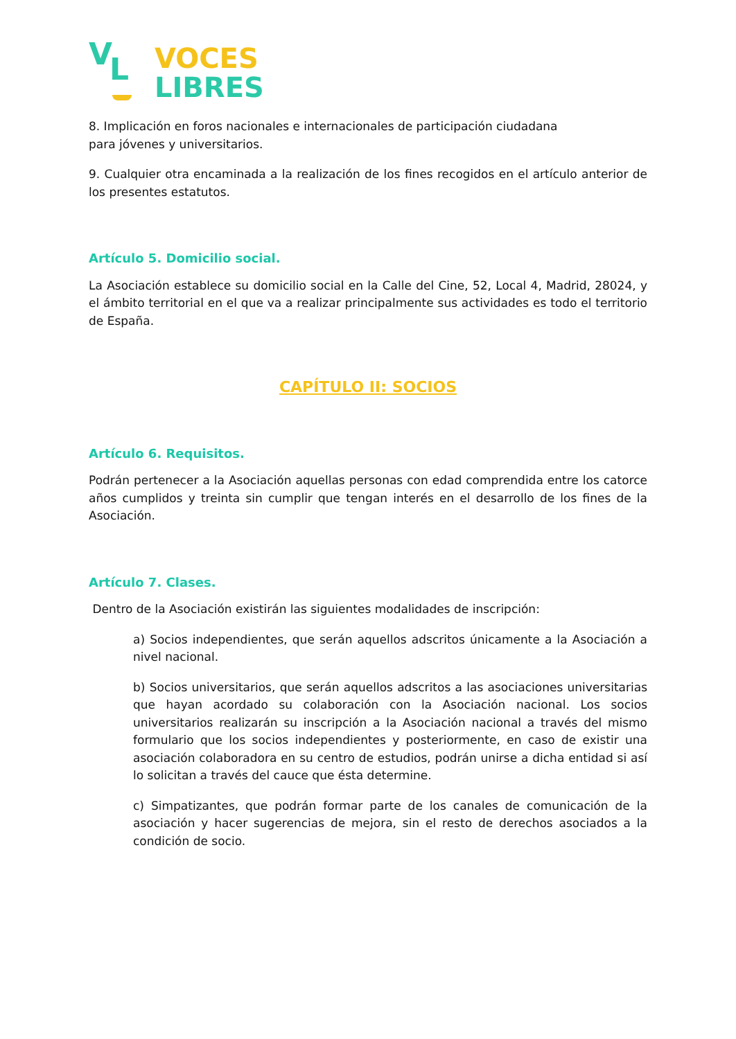V L
VOCES
LIBRES
8. Implicación en foros nacionales e internacionales de participación ciudadana
para jóvenes y universitarios.
9. Cualquier otra encaminada a la realización de los fines recogidos en el artículo anterior de los presentes estatutos.
Artículo 5. Domicilio social.
La Asociación establece su domicilio social en la Calle del Cine, 52, Local 4, Madrid, 28024, y el ámbito territorial en el que va a realizar principalmente sus actividades es todo el territorio de España.
CAPÍTULO II: SOCIOS
Artículo 6. Requisitos.
Podrán pertenecer a la Asociación aquellas personas con edad comprendida entre los catorce años cumplidos y treinta sin cumplir que tengan interés en el desarrollo de los fines de la Asociación.
Artículo 7. Clases.
Dentro de la Asociación existirán las siguientes modalidades de inscripción:
a) Socios independientes, que serán aquellos adscritos únicamente a la Asociación a nivel nacional.
b) Socios universitarios, que serán aquellos adscritos a las asociaciones universitarias que hayan acordado su colaboración con la Asociación nacional. Los socios universitarios realizarán su inscripción a la Asociación nacional a través del mismo formulario que los socios independientes y posteriormente, en caso de existir una asociación colaboradora en su centro de estudios, podrán unirse a dicha entidad si así lo solicitan a través del cauce que ésta determine.
c) Simpatizantes, que podrán formar parte de los canales de comunicación de la asociación y hacer sugerencias de mejora, sin el resto de derechos asociados a la condición de socio.